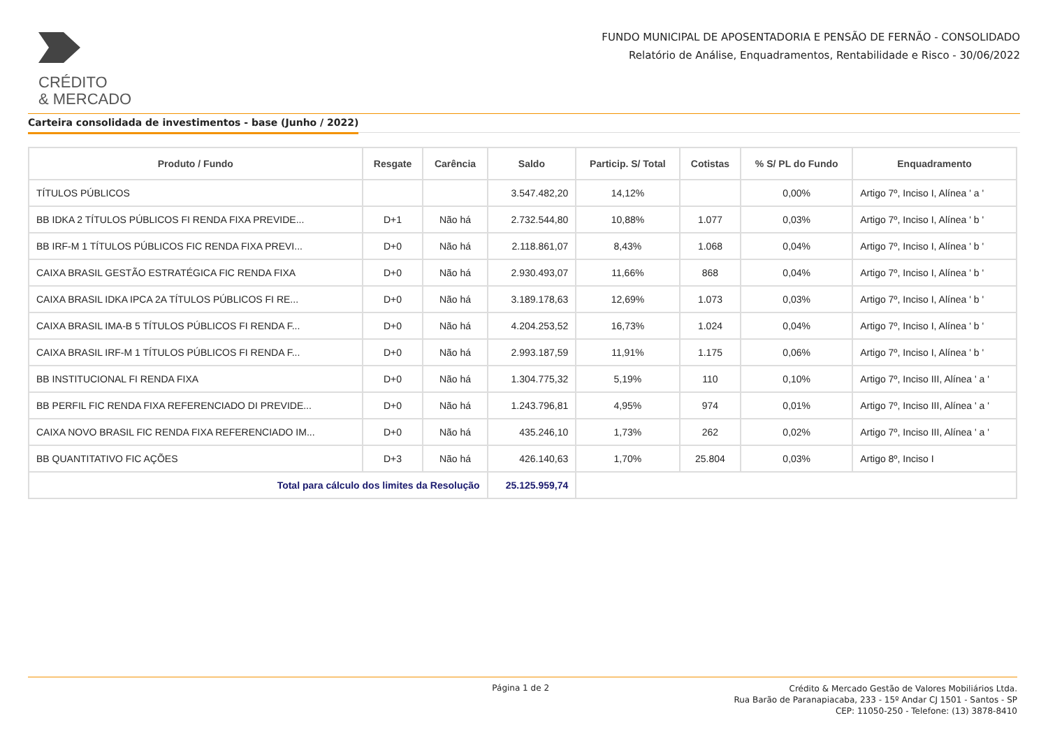CRÉDITO
& MERCADO
FUNDO MUNICIPAL DE APOSENTADORIA E PENSÃO DE FERNÃO - CONSOLIDADO
Relatório de Análise, Enquadramentos, Rentabilidade e Risco - 30/06/2022
Carteira consolidada de investimentos - base (Junho / 2022)
| Produto / Fundo | Resgate | Carência | Saldo | Particip. S/ Total | Cotistas | % S/ PL do Fundo | Enquadramento |
| --- | --- | --- | --- | --- | --- | --- | --- |
| TÍTULOS PÚBLICOS | | | 3.547.482,20 | 14,12% | | 0,00% | Artigo 7º, Inciso I, Alínea ' a ' |
| BB IDKA 2 TÍTULOS PÚBLICOS FI RENDA FIXA PREVIDE... | D+1 | Não há | 2.732.544,80 | 10,88% | 1.077 | 0,03% | Artigo 7º, Inciso I, Alínea ' b ' |
| BB IRF-M 1 TÍTULOS PÚBLICOS FIC RENDA FIXA PREVI... | D+0 | Não há | 2.118.861,07 | 8,43% | 1.068 | 0,04% | Artigo 7º, Inciso I, Alínea ' b ' |
| CAIXA BRASIL GESTÃO ESTRATÉGICA FIC RENDA FIXA | D+0 | Não há | 2.930.493,07 | 11,66% | 868 | 0,04% | Artigo 7º, Inciso I, Alínea ' b ' |
| CAIXA BRASIL IDKA IPCA 2A TÍTULOS PÚBLICOS FI RE... | D+0 | Não há | 3.189.178,63 | 12,69% | 1.073 | 0,03% | Artigo 7º, Inciso I, Alínea ' b ' |
| CAIXA BRASIL IMA-B 5 TÍTULOS PÚBLICOS FI RENDA F... | D+0 | Não há | 4.204.253,52 | 16,73% | 1.024 | 0,04% | Artigo 7º, Inciso I, Alínea ' b ' |
| CAIXA BRASIL IRF-M 1 TÍTULOS PÚBLICOS FI RENDA F... | D+0 | Não há | 2.993.187,59 | 11,91% | 1.175 | 0,06% | Artigo 7º, Inciso I, Alínea ' b ' |
| BB INSTITUCIONAL FI RENDA FIXA | D+0 | Não há | 1.304.775,32 | 5,19% | 110 | 0,10% | Artigo 7º, Inciso III, Alínea ' a ' |
| BB PERFIL FIC RENDA FIXA REFERENCIADO DI PREVIDE... | D+0 | Não há | 1.243.796,81 | 4,95% | 974 | 0,01% | Artigo 7º, Inciso III, Alínea ' a ' |
| CAIXA NOVO BRASIL FIC RENDA FIXA REFERENCIADO IM... | D+0 | Não há | 435.246,10 | 1,73% | 262 | 0,02% | Artigo 7º, Inciso III, Alínea ' a ' |
| BB QUANTITATIVO FIC AÇÕES | D+3 | Não há | 426.140,63 | 1,70% | 25.804 | 0,03% | Artigo 8º, Inciso I |
| Total para cálculo dos limites da Resolução | | | 25.125.959,74 | | | | |
Página 1 de 2
Crédito & Mercado Gestão de Valores Mobiliários Ltda.
Rua Barão de Paranapiacaba, 233 - 15º Andar CJ 1501 - Santos - SP
CEP: 11050-250 - Telefone: (13) 3878-8410